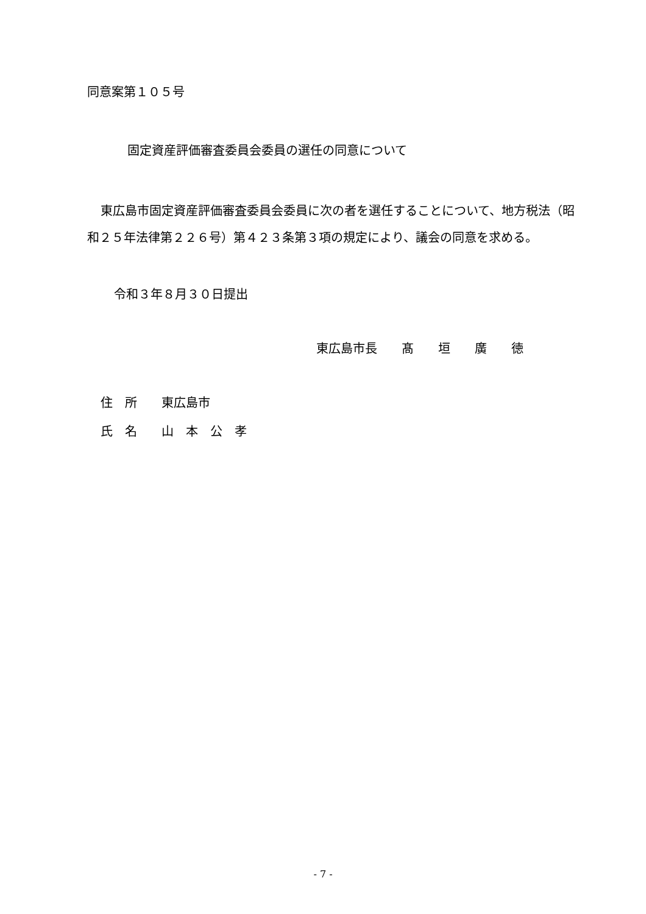同意案第１０５号
固定資産評価審査委員会委員の選任の同意について
東広島市固定資産評価審査委員会委員に次の者を選任することについて、地方税法（昭和２５年法律第２２６号）第４２３条第３項の規定により、議会の同意を求める。
令和３年８月３０日提出
東広島市長　　髙　　垣　　廣　　徳
住　所　　東広島市
氏　名　　山　本　公　孝
- 7 -